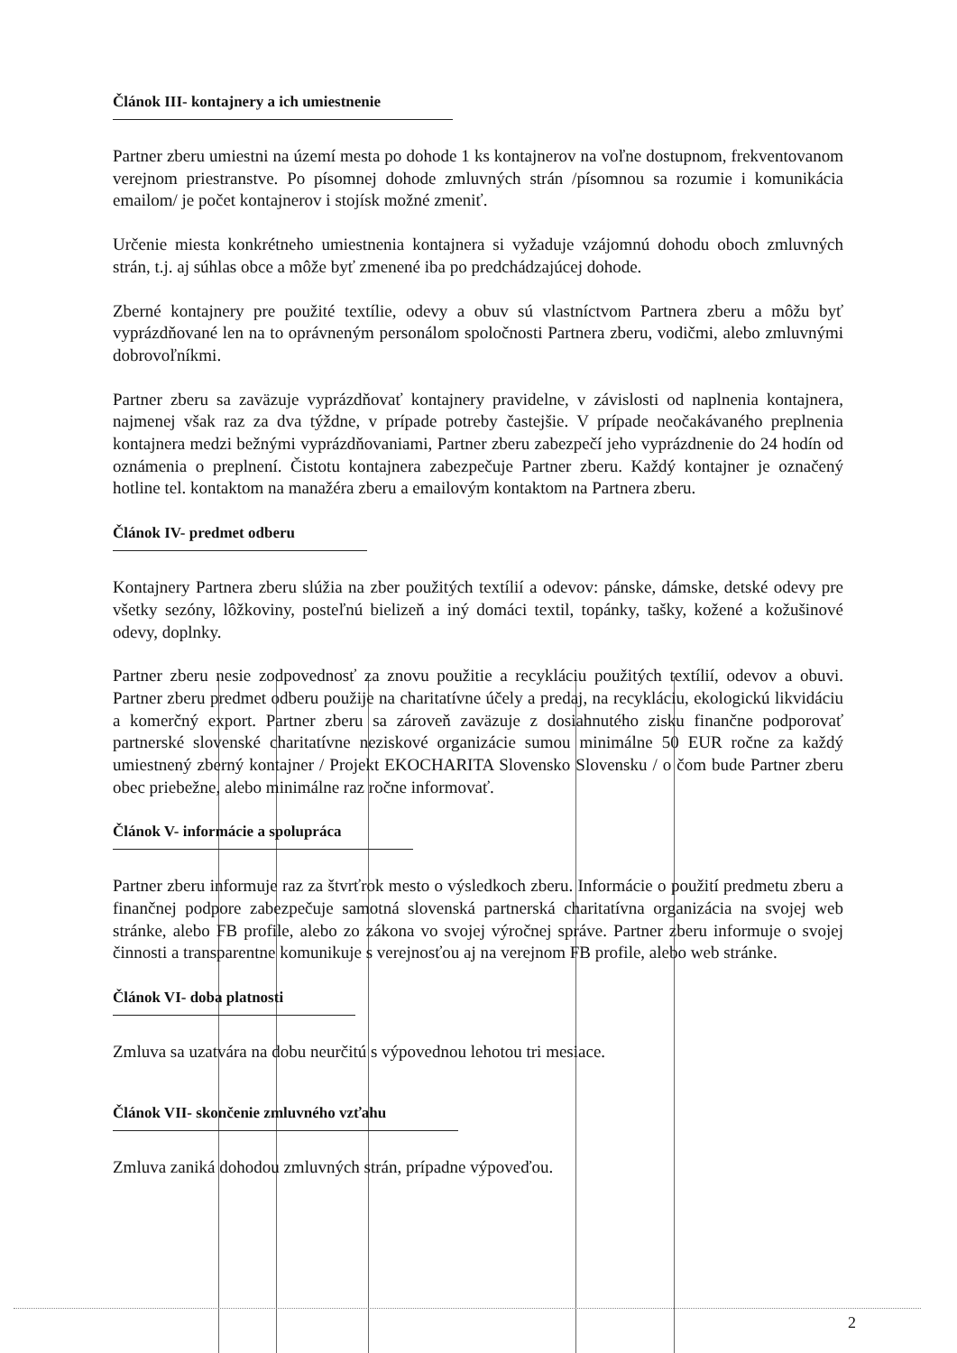Článok III- kontajnery a ich umiestnenie
Partner zberu umiestni na území mesta po dohode 1 ks kontajnerov na voľne dostupnom, frekventovanom verejnom priestranstve. Po písomnej dohode zmluvných strán /písomnou sa rozumie i komunikácia emailom/ je počet kontajnerov i stojísk možné zmeniť.
Určenie miesta konkrétneho umiestnenia kontajnera si vyžaduje vzájomnú dohodu oboch zmluvných strán, t.j. aj súhlas obce a môže byť zmenené iba po predchádzajúcej dohode.
Zberné kontajnery pre použité textílie, odevy a obuv sú vlastníctvom Partnera zberu a môžu byť vyprázdňované len na to oprávneným personálom spoločnosti Partnera zberu, vodičmi, alebo zmluvnými dobrovoľníkmi.
Partner zberu sa zaväzuje vyprázdňovať kontajnery pravidelne, v závislosti od naplnenia kontajnera, najmenej však raz za dva týždne, v prípade potreby častejšie. V prípade neočakávaného preplnenia kontajnera medzi bežnými vyprázdňovaniami, Partner zberu zabezpečí jeho vyprázdnenie do 24 hodín od oznámenia o preplnení. Čistotu kontajnera zabezpečuje Partner zberu. Každý kontajner je označený hotline tel. kontaktom na manažéra zberu a emailovým kontaktom na Partnera zberu.
Článok IV- predmet odberu
Kontajnery Partnera zberu slúžia na zber použitých textílií a odevov: pánske, dámske, detské odevy pre všetky sezóny, lôžkoviny, posteľnú bielizeň a iný domáci textil, topánky, tašky, kožené a kožušinové odevy, doplnky.
Partner zberu nesie zodpovednosť za znovu použitie a recykláciu použitých textílií, odevov a obuvi. Partner zberu predmet odberu použije na charitatívne účely a predaj, na recykláciu, ekologickú likvidáciu a komerčný export. Partner zberu sa zároveň zaväzuje z dosiahnutého zisku finančne podporovať partnerské slovenské charitatívne neziskové organizácie sumou minimálne 50 EUR ročne za každý umiestnený zberný kontajner / Projekt EKOCHARITA Slovensko Slovensku / o čom bude Partner zberu obec priebežne, alebo minimálne raz ročne informovať.
Článok V- informácie a spolupráca
Partner zberu informuje raz za štvrťrok mesto o výsledkoch zberu. Informácie o použití predmetu zberu a finančnej podpore zabezpečuje samotná slovenská partnerská charitatívna organizácia na svojej web stránke, alebo FB profile, alebo zo zákona vo svojej výročnej správe. Partner zberu informuje o svojej činnosti a transparentne komunikuje s verejnosťou aj na verejnom FB profile, alebo web stránke.
Článok VI- doba platnosti
Zmluva sa uzatvára na dobu neurčitú s výpovednou lehotou tri mesiace.
Článok VII- skončenie zmluvného vzťahu
Zmluva zaniká dohodou zmluvných strán, prípadne výpoveďou.
2